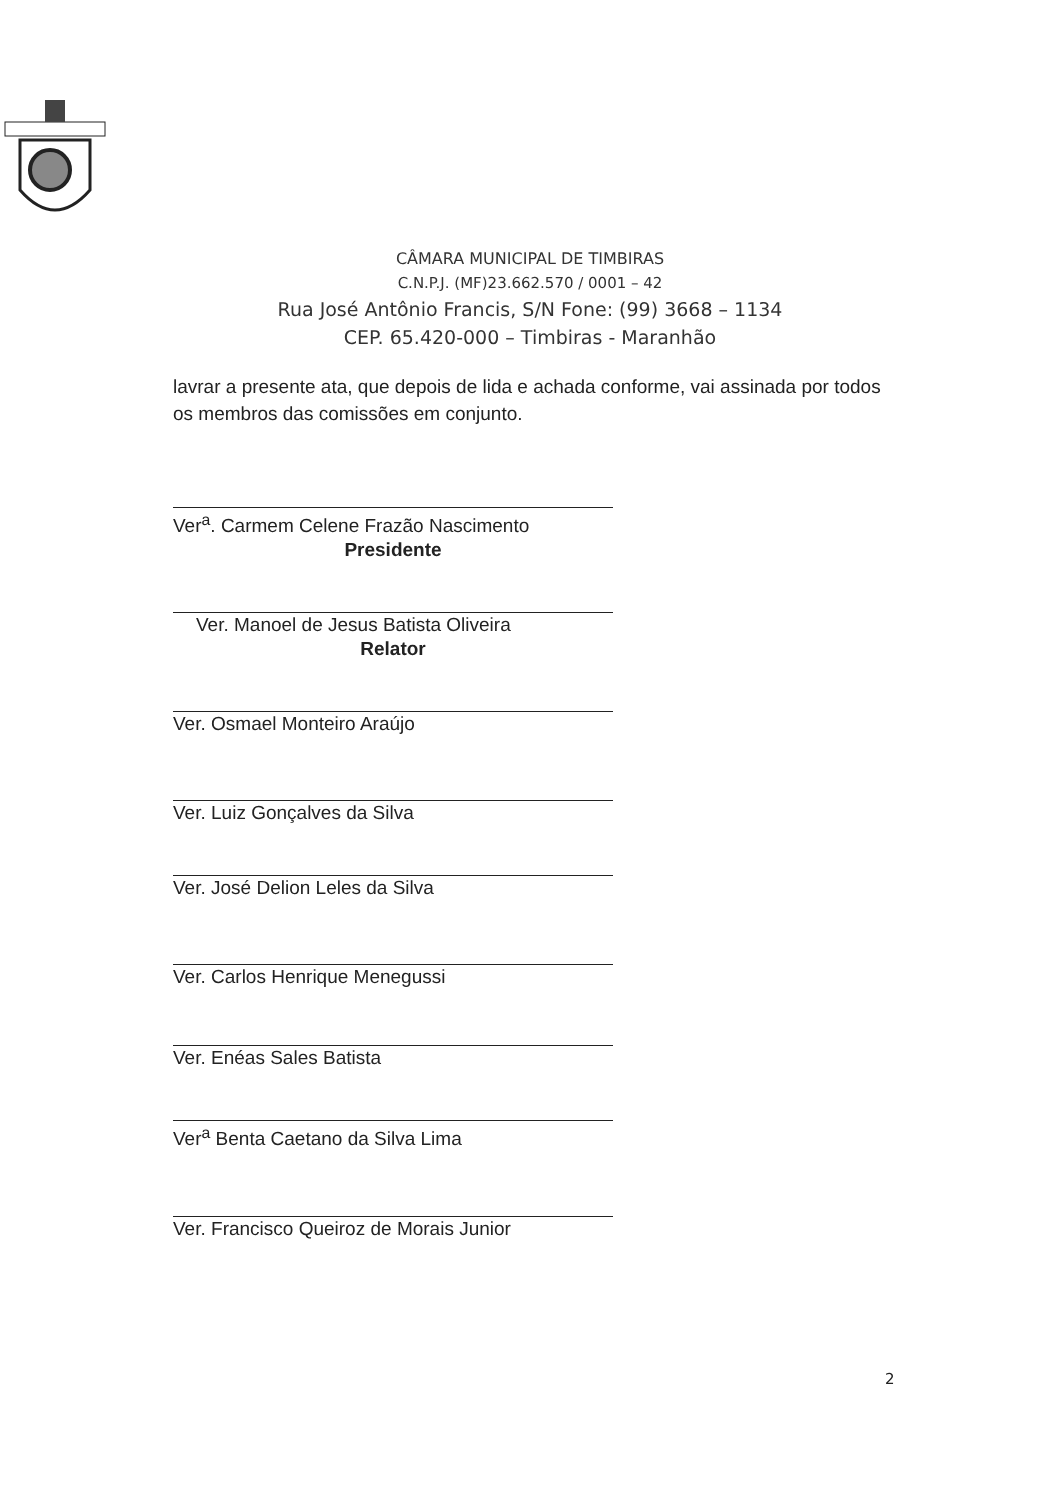CÂMARA MUNICIPAL DE TIMBIRAS
C.N.P.J. (MF)23.662.570 / 0001 – 42
Rua José Antônio Francis, S/N Fone: (99) 3668 – 1134
CEP. 65.420-000 – Timbiras - Maranhão
lavrar a presente ata, que depois de lida e achada conforme, vai assinada por todos os membros das comissões em conjunto.
Ver<sup>a</sup>. Carmem Celene Frazão Nascimento
Presidente
Ver. Manoel de Jesus Batista Oliveira
Relator
Ver. Osmael Monteiro Araújo
Ver. Luiz Gonçalves da Silva
Ver. José Delion Leles da Silva
Ver. Carlos Henrique Menegussi
Ver. Enéas Sales Batista
Ver<sup>a</sup> Benta Caetano da Silva Lima
Ver. Francisco Queiroz de Morais Junior
2